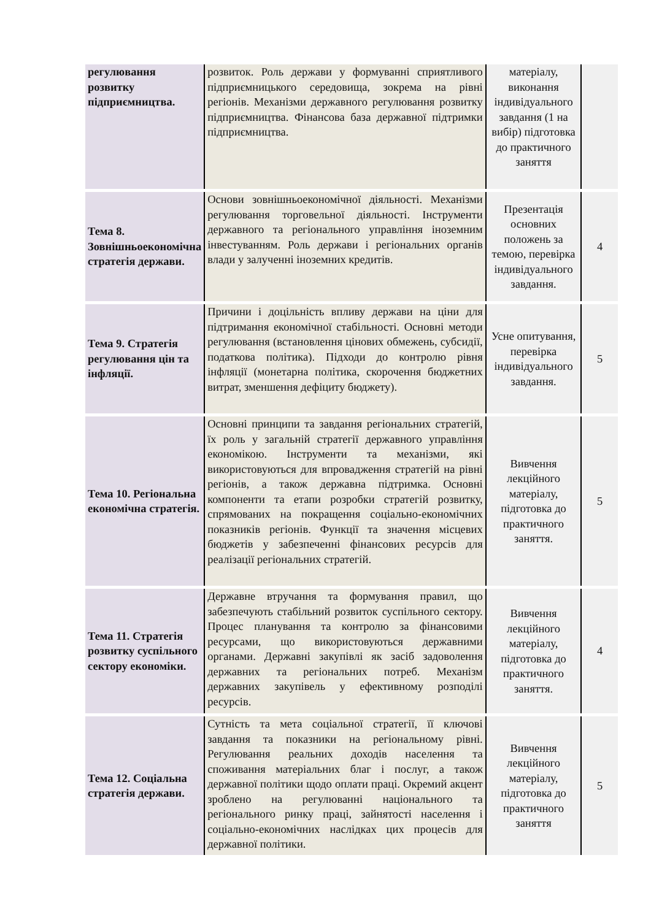| регулювання розвитку підприємництва. | розвиток. Роль держави у формуванні сприятливого підприємницького середовища, зокрема на рівні регіонів. Механізми державного регулювання розвитку підприємництва. Фінансова база державної підтримки підприємництва. | матеріалу, виконання індивідуального завдання (1 на вибір) підготовка до практичного заняття | |
| Тема 8. Зовнішньоекономічна стратегія держави. | Основи зовнішньоекономічної діяльності. Механізми регулювання торговельної діяльності. Інструменти державного та регіонального управління іноземним інвестуванням. Роль держави і регіональних органів влади у залученні іноземних кредитів. | Презентація основних положень за темою, перевірка індивідуального завдання. | 4 |
| Тема 9. Стратегія регулювання цін та інфляції. | Причини і доцільність впливу держави на ціни для підтримання економічної стабільності. Основні методи регулювання (встановлення цінових обмежень, субсидії, податкова політика). Підходи до контролю рівня інфляції (монетарна політика, скорочення бюджетних витрат, зменшення дефіциту бюджету). | Усне опитування, перевірка індивідуального завдання. | 5 |
| Тема 10. Регіональна економічна стратегія. | Основні принципи та завдання регіональних стратегій, їх роль у загальній стратегії державного управління економікою. Інструменти та механізми, які використовуються для впровадження стратегій на рівні регіонів, а також державна підтримка. Основні компоненти та етапи розробки стратегій розвитку, спрямованих на покращення соціально-економічних показників регіонів. Функції та значення місцевих бюджетів у забезпеченні фінансових ресурсів для реалізації регіональних стратегій. | Вивчення лекційного матеріалу, підготовка до практичного заняття. | 5 |
| Тема 11. Стратегія розвитку суспільного сектору економіки. | Державне втручання та формування правил, що забезпечують стабільний розвиток суспільного сектору. Процес планування та контролю за фінансовими ресурсами, що використовуються державними органами. Державні закупівлі як засіб задоволення державних та регіональних потреб. Механізм державних закупівель у ефективному розподілі ресурсів. | Вивчення лекційного матеріалу, підготовка до практичного заняття. | 4 |
| Тема 12. Соціальна стратегія держави. | Сутність та мета соціальної стратегії, її ключові завдання та показники на регіональному рівні. Регулювання реальних доходів населення та споживання матеріальних благ і послуг, а також державної політики щодо оплати праці. Окремий акцент зроблено на регулюванні національного та регіонального ринку праці, зайнятості населення і соціально-економічних наслідках цих процесів для державної політики. | Вивчення лекційного матеріалу, підготовка до практичного заняття | 5 |